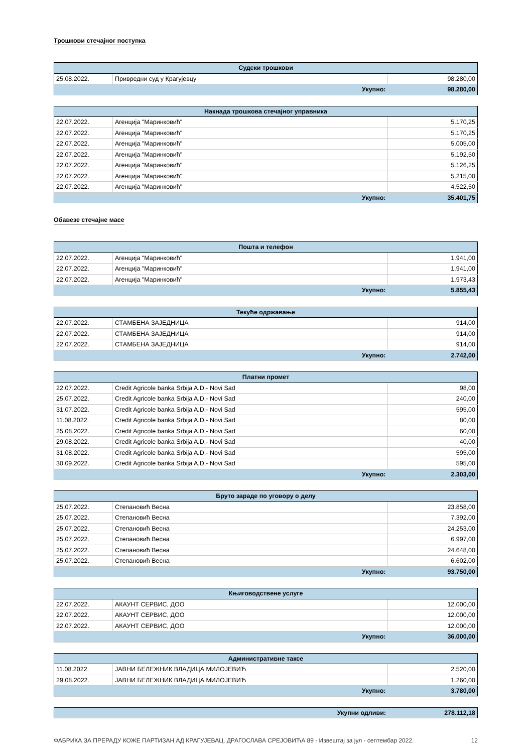Трошкови стечајног поступка
| Судски трошкови | | |
| --- | --- | --- |
| 25.08.2022. | Привредни суд у Крагујевцу | 98.280,00 |
| Укупно: | | 98.280,00 |
| Накнада трошкова стечајног управника | | |
| --- | --- | --- |
| 22.07.2022. | Агенција "Маринковић" | 5.170,25 |
| 22.07.2022. | Агенција "Маринковић" | 5.170,25 |
| 22.07.2022. | Агенција "Маринковић" | 5.005,00 |
| 22.07.2022. | Агенција "Маринковић" | 5.192,50 |
| 22.07.2022. | Агенција "Маринковић" | 5.126,25 |
| 22.07.2022. | Агенција "Маринковић" | 5.215,00 |
| 22.07.2022. | Агенција "Маринковић" | 4.522,50 |
| Укупно: | | 35.401,75 |
Обавезе стечајне масе
| Пошта и телефон | | |
| --- | --- | --- |
| 22.07.2022. | Агенција "Маринковић" | 1.941,00 |
| 22.07.2022. | Агенција "Маринковић" | 1.941,00 |
| 22.07.2022. | Агенција "Маринковић" | 1.973,43 |
| Укупно: | | 5.855,43 |
| Текуће одржавање | | |
| --- | --- | --- |
| 22.07.2022. | СТАМБЕНА ЗАЈЕДНИЦА | 914,00 |
| 22.07.2022. | СТАМБЕНА ЗАЈЕДНИЦА | 914,00 |
| 22.07.2022. | СТАМБЕНА ЗАЈЕДНИЦА | 914,00 |
| Укупно: | | 2.742,00 |
| Платни промет | | |
| --- | --- | --- |
| 22.07.2022. | Credit Agricole banka Srbija A.D.- Novi Sad | 98,00 |
| 25.07.2022. | Credit Agricole banka Srbija A.D.- Novi Sad | 240,00 |
| 31.07.2022. | Credit Agricole banka Srbija A.D.- Novi Sad | 595,00 |
| 11.08.2022. | Credit Agricole banka Srbija A.D.- Novi Sad | 80,00 |
| 25.08.2022. | Credit Agricole banka Srbija A.D.- Novi Sad | 60,00 |
| 29.08.2022. | Credit Agricole banka Srbija A.D.- Novi Sad | 40,00 |
| 31.08.2022. | Credit Agricole banka Srbija A.D.- Novi Sad | 595,00 |
| 30.09.2022. | Credit Agricole banka Srbija A.D.- Novi Sad | 595,00 |
| Укупно: | | 2.303,00 |
| Бруто зараде по уговору о делу | | |
| --- | --- | --- |
| 25.07.2022. | Степановић Весна | 23.858,00 |
| 25.07.2022. | Степановић Весна | 7.392,00 |
| 25.07.2022. | Степановић Весна | 24.253,00 |
| 25.07.2022. | Степановић Весна | 6.997,00 |
| 25.07.2022. | Степановић Весна | 24.648,00 |
| 25.07.2022. | Степановић Весна | 6.602,00 |
| Укупно: | | 93.750,00 |
| Књиговодствене услуге | | |
| --- | --- | --- |
| 22.07.2022. | АКАУНТ СЕРВИС, ДОО | 12.000,00 |
| 22.07.2022. | АКАУНТ СЕРВИС, ДОО | 12.000,00 |
| 22.07.2022. | АКАУНТ СЕРВИС, ДОО | 12.000,00 |
| Укупно: | | 36.000,00 |
| Административне таксе | | |
| --- | --- | --- |
| 11.08.2022. | ЈАВНИ БЕЛЕЖНИК ВЛАДИЦА МИЛОЈЕВИЋ | 2.520,00 |
| 29.08.2022. | ЈАВНИ БЕЛЕЖНИК ВЛАДИЦА МИЛОЈЕВИЋ | 1.260,00 |
| Укупно: | | 3.780,00 |
| Укупни одливи: | 278.112,18 |
ФАБРИКА ЗА ПРЕРАДУ КОЖЕ ПАРТИЗАН АД КРАГУЈЕВАЦ, ДРАГОСЛАВА СРЕЈОВИЋА 89 - Извештај за јул - септембар 2022. 12